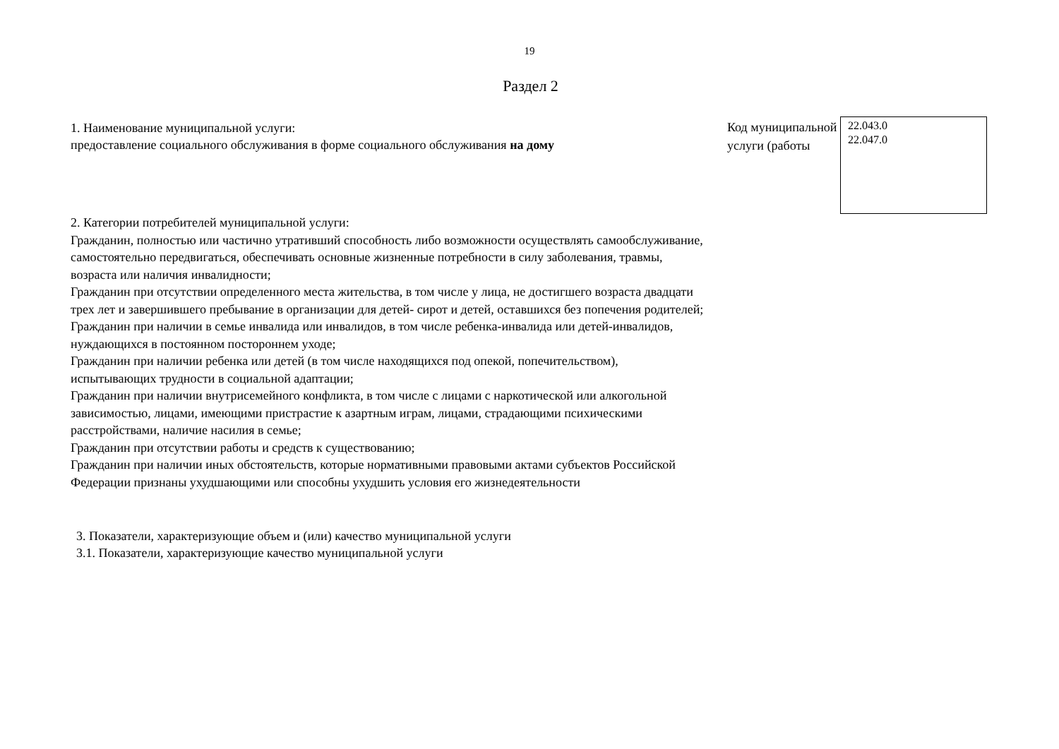19
Раздел 2
1. Наименование муниципальной услуги:
предоставление социального обслуживания в форме социального обслуживания на дому
Код муниципальной услуги (работы
22.043.0
22.047.0
2. Категории потребителей муниципальной услуги:
Гражданин, полностью или частично утративший способность либо возможности осуществлять самообслуживание, самостоятельно передвигаться, обеспечивать основные жизненные потребности в силу заболевания, травмы, возраста или наличия инвалидности;
Гражданин при отсутствии определенного места жительства, в том числе у лица, не достигшего возраста двадцати трех лет и завершившего пребывание в организации для детей- сирот и детей, оставшихся без попечения родителей;
Гражданин при наличии в семье инвалида или инвалидов, в том числе ребенка-инвалида или детей-инвалидов, нуждающихся в постоянном постороннем уходе;
Гражданин при наличии ребенка или детей (в том числе находящихся под опекой, попечительством), испытывающих трудности в социальной адаптации;
Гражданин при наличии внутрисемейного конфликта, в том числе с лицами с наркотической или алкогольной зависимостью, лицами, имеющими пристрастие к азартным играм, лицами, страдающими психическими расстройствами, наличие насилия в семье;
Гражданин при отсутствии работы и средств к существованию;
Гражданин при наличии иных обстоятельств, которые нормативными правовыми актами субъектов Российской Федерации признаны ухудшающими или способны ухудшить условия его жизнедеятельности
3. Показатели, характеризующие объем и (или) качество муниципальной услуги
3.1. Показатели, характеризующие качество муниципальной услуги